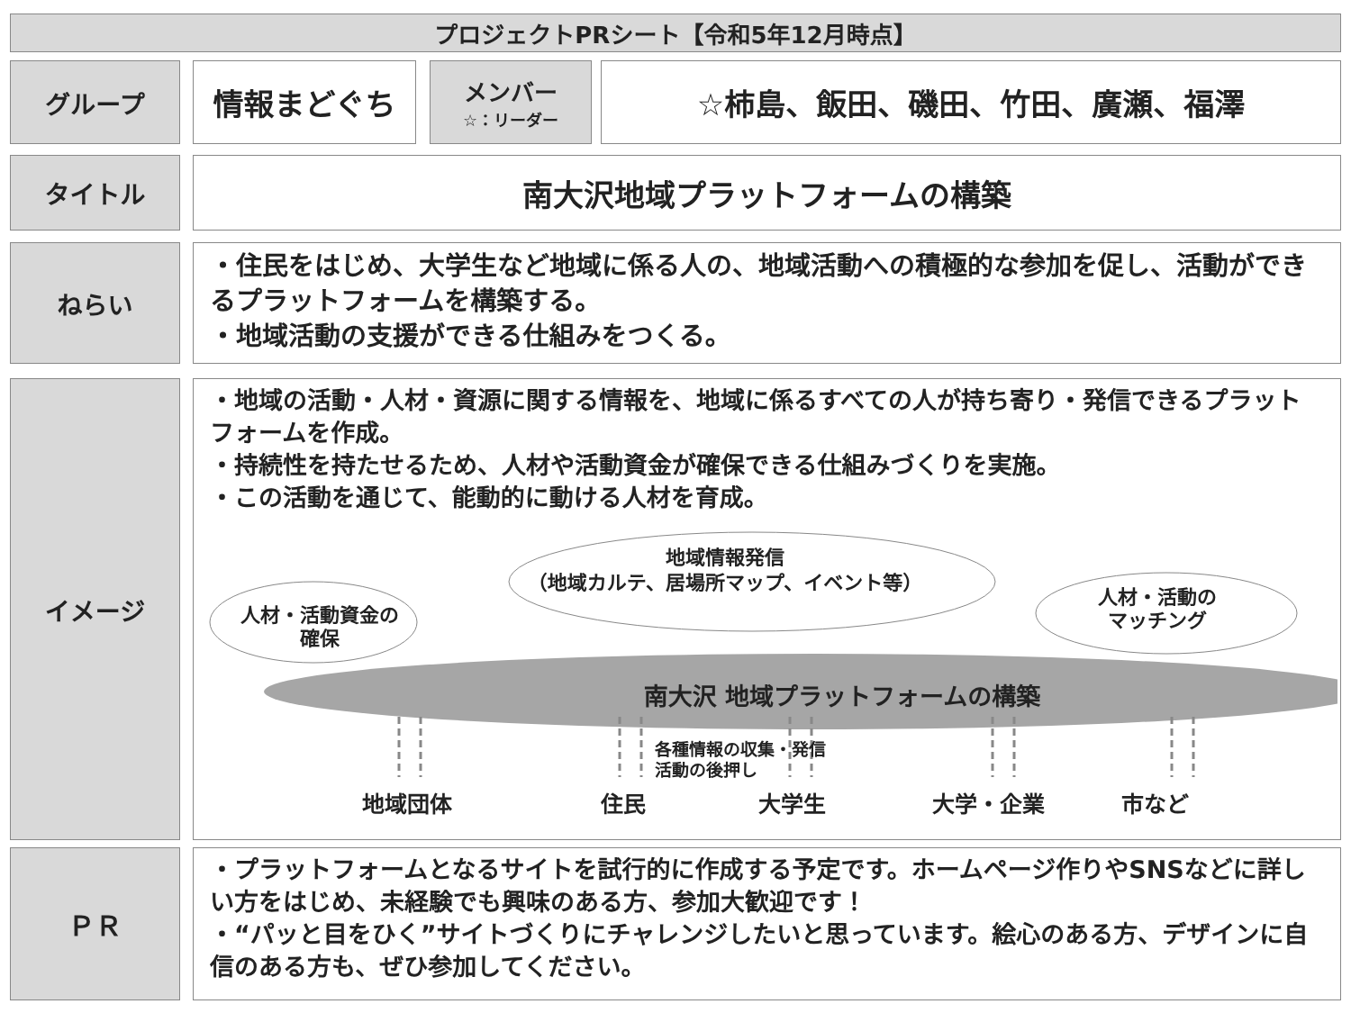プロジェクトPRシート【令和5年12月時点】
グループ 情報まどぐち
メンバー
☆：リーダー
☆柿島、飯田、磯田、竹田、廣瀬、福澤
タイトル 南大沢地域プラットフォームの構築
ねらい
・住民をはじめ、大学生など地域に係る人の、地域活動への積極的な参加を促し、活動ができるプラットフォームを構築する。
・地域活動の支援ができる仕組みをつくる。
イメージ
・地域の活動・人材・資源に関する情報を、地域に係るすべての人が持ち寄り・発信できるプラットフォームを作成。
・持続性を持たせるため、人材や活動資金が確保できる仕組みづくりを実施。
・この活動を通じて、能動的に動ける人材を育成。
人材・活動資金の
確保
地域情報発信
（地域カルテ、居場所マップ、イベント等）
人材・活動の
マッチング
南大沢 地域プラットフォームの構築
各種情報の収集・発信
活動の後押し
地域団体 住民 大学生 大学・企業 市など
ＰＲ
・プラットフォームとなるサイトを試行的に作成する予定です。ホームページ作りやSNSなどに詳しい方をはじめ、未経験でも興味のある方、参加大歓迎です！
・“パッと目をひく”サイトづくりにチャレンジしたいと思っています。絵心のある方、デザインに自信のある方も、ぜひ参加してください。